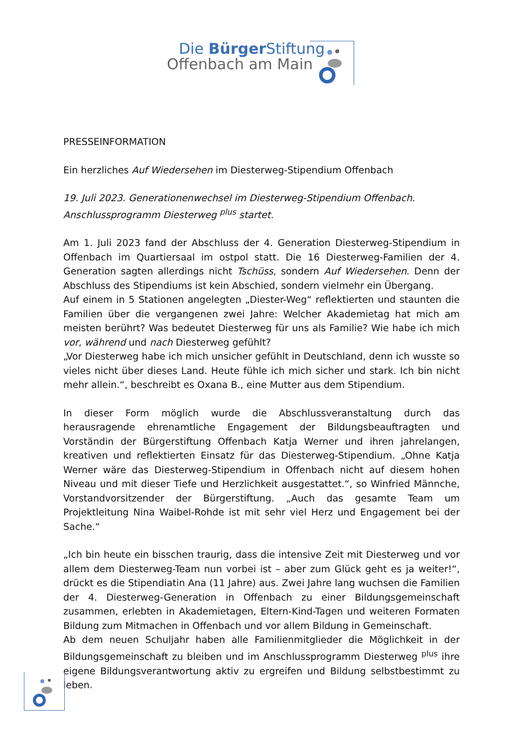Die Bürger Stiftung
Offenbach am Main
PRESSEINFORMATION
Ein herzliches Auf Wiedersehen im Diesterweg-Stipendium Offenbach
19. Juli 2023. Generationenwechsel im Diesterweg-Stipendium Offenbach.
Anschlussprogramm Diesterweg <sup>plus</sup> startet.
Am 1. Juli 2023 fand der Abschluss der 4. Generation Diesterweg-Stipendium in Offenbach im Quartiersaal im ostpol statt. Die 16 Diesterweg-Familien der 4. Generation sagten allerdings nicht Tschüss, sondern Auf Wiedersehen. Denn der Abschluss des Stipendiums ist kein Abschied, sondern vielmehr ein Übergang.
Auf einem in 5 Stationen angelegten „Diester-Weg“ reflektierten und staunten die Familien über die vergangenen zwei Jahre: Welcher Akademietag hat mich am meisten berührt? Was bedeutet Diesterweg für uns als Familie? Wie habe ich mich vor, während und nach Diesterweg gefühlt?
„Vor Diesterweg habe ich mich unsicher gefühlt in Deutschland, denn ich wusste so vieles nicht über dieses Land. Heute fühle ich mich sicher und stark. Ich bin nicht mehr allein.“, beschreibt es Oxana B., eine Mutter aus dem Stipendium.
In dieser Form möglich wurde die Abschlussveranstaltung durch das herausragende ehrenamtliche Engagement der Bildungsbeauftragten und Vorständin der Bürgerstiftung Offenbach Katja Werner und ihren jahrelangen, kreativen und reflektierten Einsatz für das Diesterweg-Stipendium. „Ohne Katja Werner wäre das Diesterweg-Stipendium in Offenbach nicht auf diesem hohen Niveau und mit dieser Tiefe und Herzlichkeit ausgestattet.“, so Winfried Männche, Vorstandvorsitzender der Bürgerstiftung. „Auch das gesamte Team um Projektleitung Nina Waibel-Rohde ist mit sehr viel Herz und Engagement bei der Sache.“
„Ich bin heute ein bisschen traurig, dass die intensive Zeit mit Diesterweg und vor allem dem Diesterweg-Team nun vorbei ist – aber zum Glück geht es ja weiter!“, drückt es die Stipendiatin Ana (11 Jahre) aus. Zwei Jahre lang wuchsen die Familien der 4. Diesterweg-Generation in Offenbach zu einer Bildungsgemeinschaft zusammen, erlebten in Akademietagen, Eltern-Kind-Tagen und weiteren Formaten Bildung zum Mitmachen in Offenbach und vor allem Bildung in Gemeinschaft.
Ab dem neuen Schuljahr haben alle Familienmitglieder die Möglichkeit in der Bildungsgemeinschaft zu bleiben und im Anschlussprogramm Diesterweg <sup>plus</sup> ihre eigene Bildungsverantwortung aktiv zu ergreifen und Bildung selbstbestimmt zu leben.